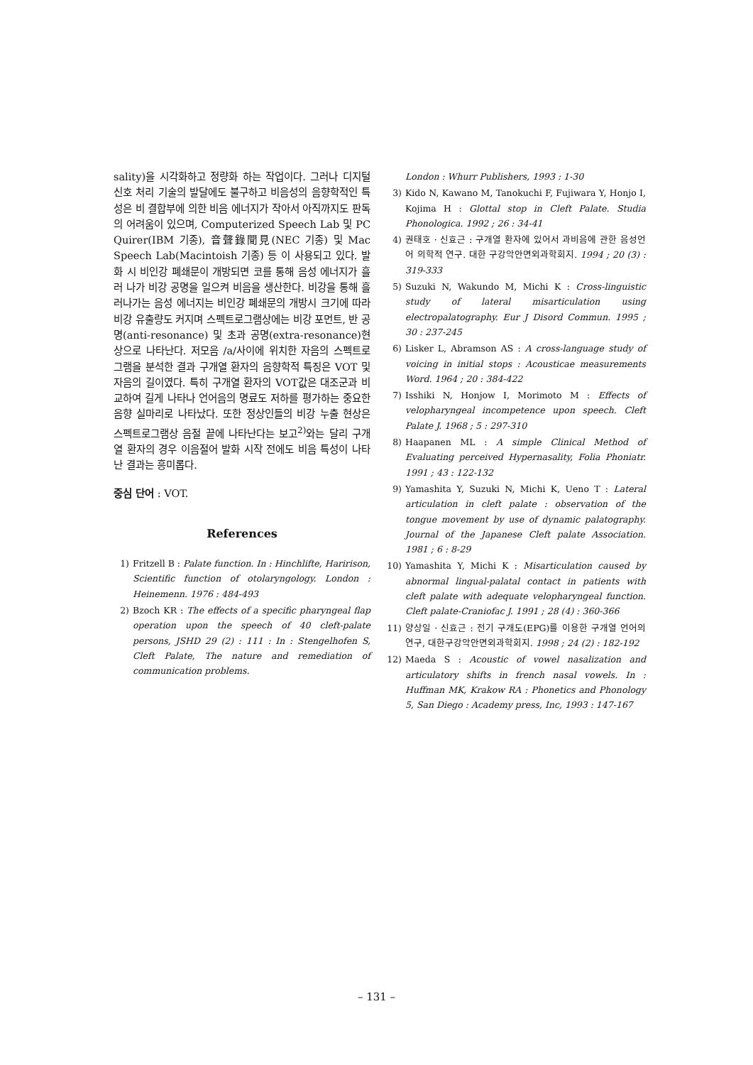sality)을 시각화하고 정량화 하는 작업이다. 그러나 디지털 신호 처리 기술의 발달에도 불구하고 비음성의 음향학적인 특성은 비 결합부에 의한 비음 에너지가 작아서 아직까지도 판독의 어려움이 있으며, Computerized Speech Lab 및 PC Quirer(IBM 기종), 音聲錄聞見(NEC 기종) 및 Mac Speech Lab(Macintoish 기종) 등 이 사용되고 있다. 발화 시 비인강 폐쇄문이 개방되면 코를 통해 음성 에너지가 흘러 나가 비강 공명을 일으켜 비음을 생산한다. 비강을 통해 흘러나가는 음성 에너지는 비인강 폐쇄문의 개방시 크기에 따라 비강 유출량도 커지며 스펙트로그램상에는 비강 포먼트, 반 공명(anti-resonance) 및 초과 공명(extra-resonance)현상으로 나타난다. 저모음 /a/사이에 위치한 자음의 스펙트로그램을 분석한 결과 구개열 환자의 음향학적 특징은 VOT 및 자음의 길이였다. 특히 구개열 환자의 VOT값은 대조군과 비교하여 길게 나타나 언어음의 명료도 저하를 평가하는 중요한 음향 실마리로 나타났다. 또한 정상인들의 비강 누출 현상은 스펙트로그램상 음절 끝에 나타난다는 보고<sup>2)</sup>와는 달리 구개열 환자의 경우 이음절어 발화 시작 전에도 비음 특성이 나타난 결과는 흥미롭다.
중심 단어 : VOT.
References
1) Fritzell B : Palate function. In : Hinchlifte, Haririson, Scientific function of otolaryngology. London : Heinemenn. 1976 : 484-493
2) Bzoch KR : The effects of a specific pharyngeal flap operation upon the speech of 40 cleft-palate persons, JSHD 29 (2) : 111 : In : Stengelhofen S, Cleft Palate, The nature and remediation of communication problems.
London : Whurr Publishers, 1993 : 1-30
3) Kido N, Kawano M, Tanokuchi F, Fujiwara Y, Honjo I, Kojima H : Glottal stop in Cleft Palate. Studia Phonologica. 1992 ; 26 : 34-41
4) 권태호 · 신효근 : 구개열 환자에 있어서 과비음에 관한 음성언어 의학적 연구. 대한 구강악안면외과학회지. 1994 ; 20 (3) : 319-333
5) Suzuki N, Wakundo M, Michi K : Cross-linguistic study of lateral misarticulation using electropalatography. Eur J Disord Commun. 1995 ; 30 : 237-245
6) Lisker L, Abramson AS : A cross-language study of voicing in initial stops : Acousticae measurements Word. 1964 ; 20 : 384-422
7) Isshiki N, Honjow I, Morimoto M : Effects of velopharyngeal incompetence upon speech. Cleft Palate J. 1968 ; 5 : 297-310
8) Haapanen ML : A simple Clinical Method of Evaluating perceived Hypernasality, Folia Phoniatr. 1991 ; 43 : 122-132
9) Yamashita Y, Suzuki N, Michi K, Ueno T : Lateral articulation in cleft palate : observation of the tongue movement by use of dynamic palatography. Journal of the Japanese Cleft palate Association. 1981 ; 6 : 8-29
10) Yamashita Y, Michi K : Misarticulation caused by abnormal lingual-palatal contact in patients with cleft palate with adequate velopharyngeal function. Cleft palate-Craniofac J. 1991 ; 28 (4) : 360-366
11) 양상일 · 신효근 : 전기 구개도(EPG)를 이용한 구개열 언어의 연구, 대한구강악안면외과학회지. 1998 ; 24 (2) : 182-192
12) Maeda S : Acoustic of vowel nasalization and articulatory shifts in french nasal vowels. In : Huffman MK, Krakow RA : Phonetics and Phonology 5, San Diego : Academy press, Inc, 1993 : 147-167
– 131 –